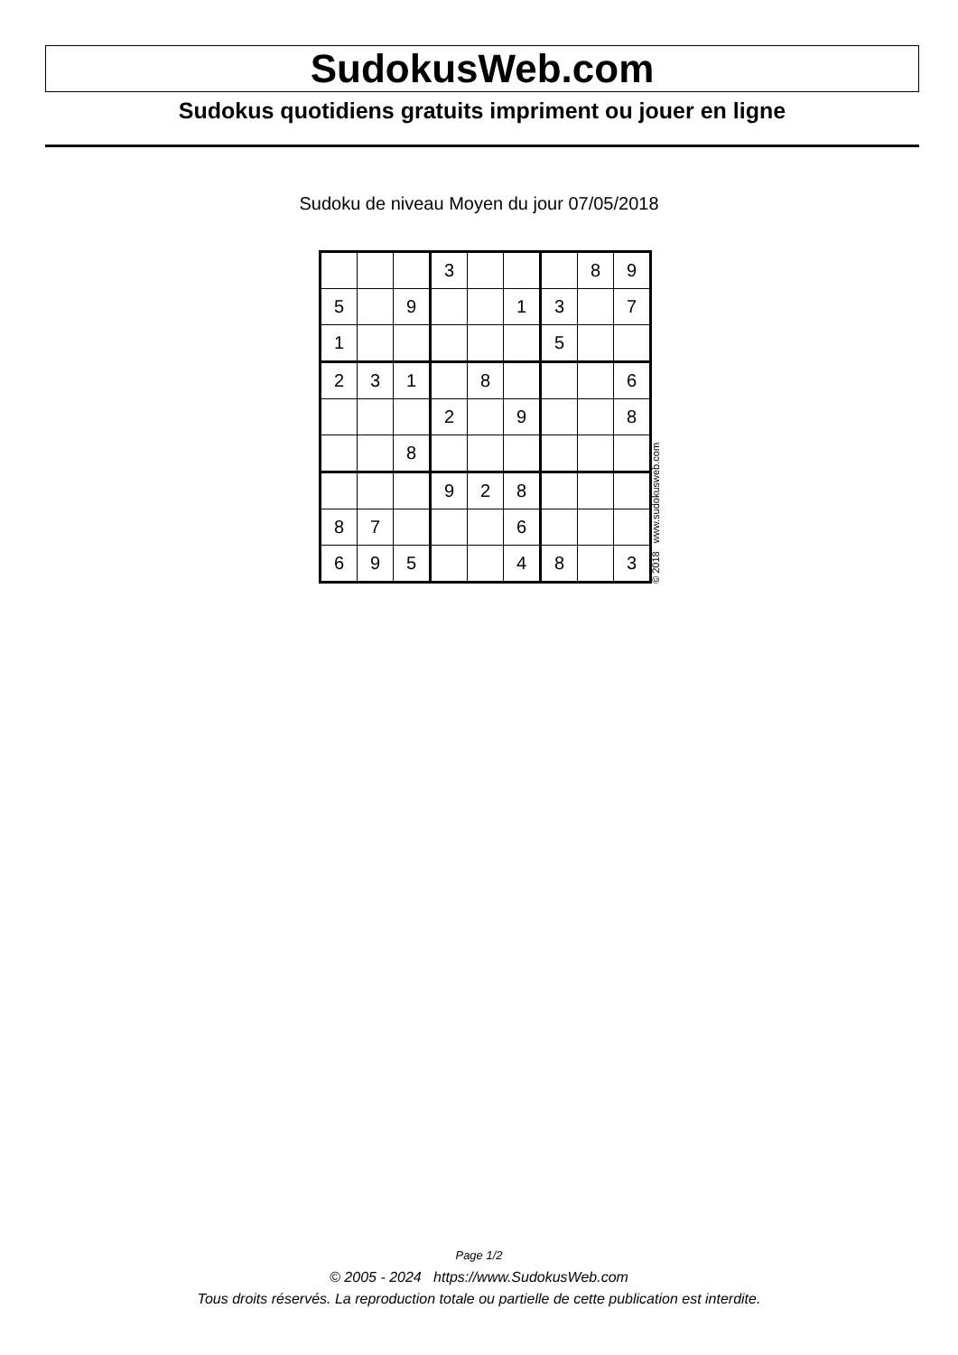SudokusWeb.com
Sudokus quotidiens gratuits impriment ou jouer en ligne
Sudoku de niveau Moyen du jour 07/05/2018
| | | | 3 | | | | 8 | 9 |
| 5 | | 9 | | | 1 | 3 | | 7 |
| 1 | | | | | | 5 | | |
| 2 | 3 | 1 | | 8 | | | | 6 |
| | | | 2 | | 9 | | | 8 |
| | | 8 | | | | | | |
| | | | 9 | 2 | 8 | | | |
| 8 | 7 | | | | 6 | | | |
| 6 | 9 | 5 | | | 4 | 8 | | 3 |
© 2018 www.sudokusweb.com
Page 1/2
© 2005 - 2024 https://www.SudokusWeb.com
Tous droits réservés. La reproduction totale ou partielle de cette publication est interdite.